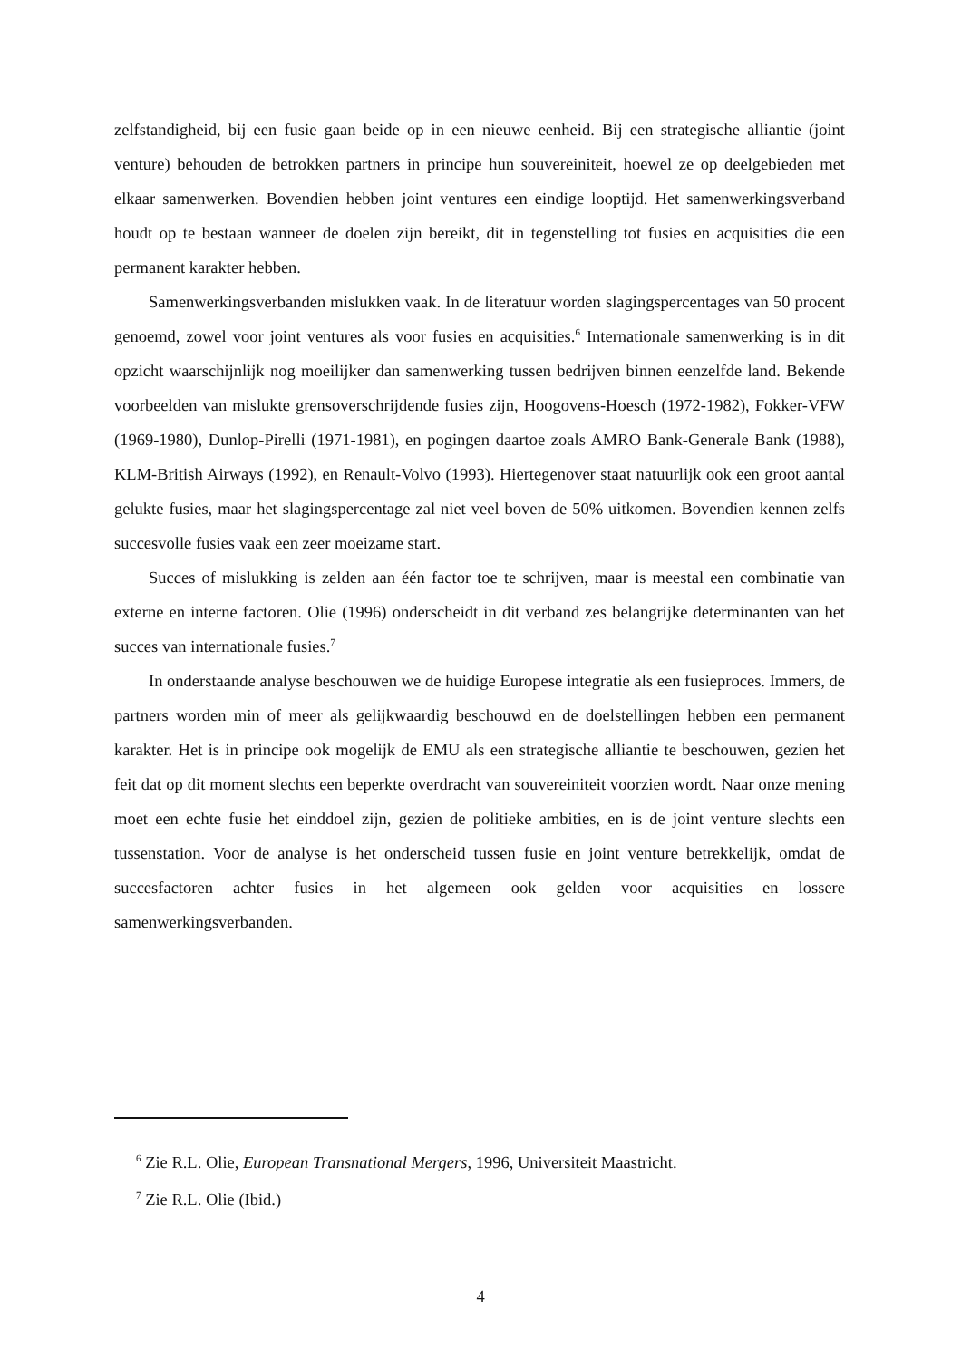zelfstandigheid, bij een fusie gaan beide op in een nieuwe eenheid. Bij een strategische alliantie (joint venture) behouden de betrokken partners in principe hun souvereiniteit, hoewel ze op deelgebieden met elkaar samenwerken. Bovendien hebben joint ventures een eindige looptijd. Het samenwerkingsverband houdt op te bestaan wanneer de doelen zijn bereikt, dit in tegenstelling tot fusies en acquisities die een permanent karakter hebben.
Samenwerkingsverbanden mislukken vaak. In de literatuur worden slagingspercentages van 50 procent genoemd, zowel voor joint ventures als voor fusies en acquisities.<sup>6</sup> Internationale samenwerking is in dit opzicht waarschijnlijk nog moeilijker dan samenwerking tussen bedrijven binnen eenzelfde land. Bekende voorbeelden van mislukte grensoverschrijdende fusies zijn, Hoogovens-Hoesch (1972-1982), Fokker-VFW (1969-1980), Dunlop-Pirelli (1971-1981), en pogingen daartoe zoals AMRO Bank-Generale Bank (1988), KLM-British Airways (1992), en Renault-Volvo (1993). Hiertegenover staat natuurlijk ook een groot aantal gelukte fusies, maar het slagingspercentage zal niet veel boven de 50% uitkomen. Bovendien kennen zelfs succesvolle fusies vaak een zeer moeizame start.
Succes of mislukking is zelden aan één factor toe te schrijven, maar is meestal een combinatie van externe en interne factoren. Olie (1996) onderscheidt in dit verband zes belangrijke determinanten van het succes van internationale fusies.<sup>7</sup>
In onderstaande analyse beschouwen we de huidige Europese integratie als een fusieproces. Immers, de partners worden min of meer als gelijkwaardig beschouwd en de doelstellingen hebben een permanent karakter. Het is in principe ook mogelijk de EMU als een strategische alliantie te beschouwen, gezien het feit dat op dit moment slechts een beperkte overdracht van souvereiniteit voorzien wordt. Naar onze mening moet een echte fusie het einddoel zijn, gezien de politieke ambities, en is de joint venture slechts een tussenstation. Voor de analyse is het onderscheid tussen fusie en joint venture betrekkelijk, omdat de succesfactoren achter fusies in het algemeen ook gelden voor acquisities en lossere samenwerkingsverbanden.
<sup>6</sup> Zie R.L. Olie, European Transnational Mergers, 1996, Universiteit Maastricht.
<sup>7</sup> Zie R.L. Olie (Ibid.)
4